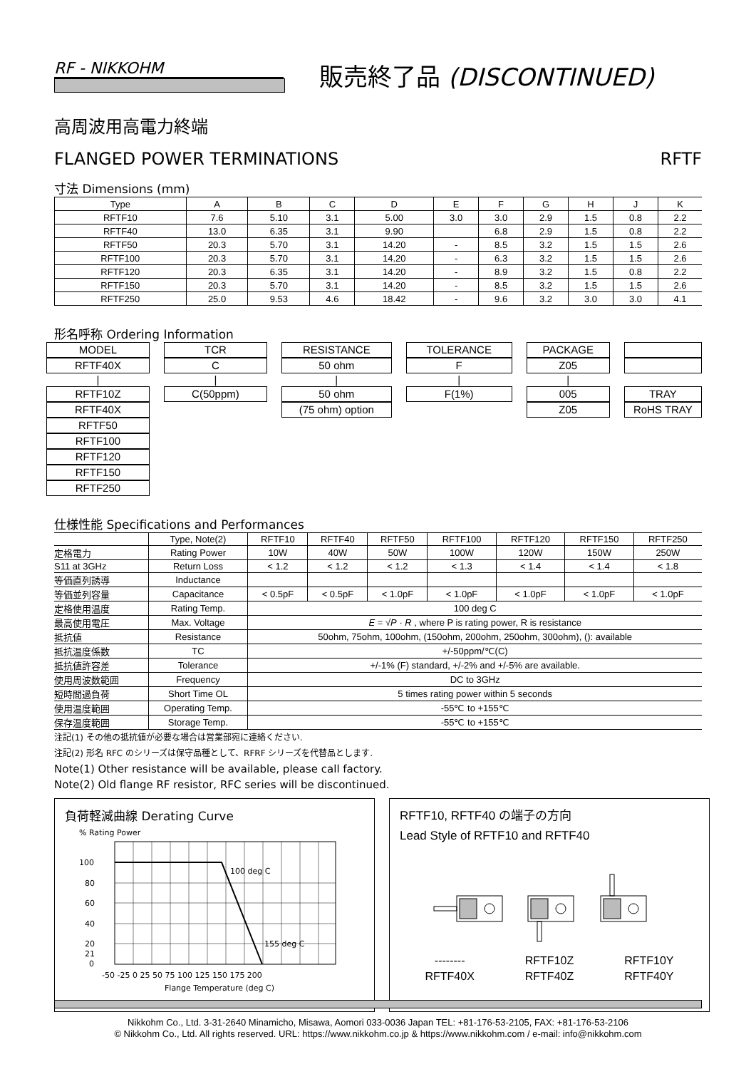RF - NIKKOHM
販売終了品 (DISCONTINUED)
高周波用高電力終端
FLANGED POWER TERMINATIONS RFTF
寸法 Dimensions (mm)
| Type | A | B | C | D | E | F | G | H | J | K |
| --- | --- | --- | --- | --- | --- | --- | --- | --- | --- | --- |
| RFTF10 | 7.6 | 5.10 | 3.1 | 5.00 | 3.0 | 3.0 | 2.9 | 1.5 | 0.8 | 2.2 |
| RFTF40 | 13.0 | 6.35 | 3.1 | 9.90 | | 6.8 | 2.9 | 1.5 | 0.8 | 2.2 |
| RFTF50 | 20.3 | 5.70 | 3.1 | 14.20 | - | 8.5 | 3.2 | 1.5 | 1.5 | 2.6 |
| RFTF100 | 20.3 | 5.70 | 3.1 | 14.20 | - | 6.3 | 3.2 | 1.5 | 1.5 | 2.6 |
| RFTF120 | 20.3 | 6.35 | 3.1 | 14.20 | - | 8.9 | 3.2 | 1.5 | 0.8 | 2.2 |
| RFTF150 | 20.3 | 5.70 | 3.1 | 14.20 | - | 8.5 | 3.2 | 1.5 | 1.5 | 2.6 |
| RFTF250 | 25.0 | 9.53 | 4.6 | 18.42 | - | 9.6 | 3.2 | 3.0 | 3.0 | 4.1 |
形名呼称 Ordering Information
MODEL
RFTF40X
|
RFTF10Z
RFTF40X
RFTF50
RFTF100
RFTF120
RFTF150
RFTF250
TCR
C
|
C(50ppm)
RESISTANCE
50 ohm
|
50 ohm
(75 ohm) option
TOLERANCE
F
|
F(1%)
PACKAGE
Z05
|
005
Z05
TRAY
RoHS TRAY
仕様性能 Specifications and Performances
| | Type, Note(2) | RFTF10 | RFTF40 | RFTF50 | RFTF100 | RFTF120 | RFTF150 | RFTF250 |
| 定格電力 | Rating Power | 10W | 40W | 50W | 100W | 120W | 150W | 250W |
| S11 at 3GHz | Return Loss | < 1.2 | < 1.2 | < 1.2 | < 1.3 | < 1.4 | < 1.4 | < 1.8 |
| 等価直列誘導 | Inductance | | | | | | | |
| 等価並列容量 | Capacitance | < 0.5pF | < 0.5pF | < 1.0pF | < 1.0pF | < 1.0pF | < 1.0pF | < 1.0pF |
| 定格使用温度 | Rating Temp. | 100 deg C | | | | | | |
| 最高使用電圧 | Max. Voltage | E = √ P · R , where P is rating power, R is resistance | | | | | | |
| 抵抗値 | Resistance | 50ohm, 75ohm, 100ohm, (150ohm, 200ohm, 250ohm, 300ohm), (): available | | | | | | |
| 抵抗温度係数 | TC | +/-50ppm/℃(C) | | | | | | |
| 抵抗値許容差 | Tolerance | +/-1% (F) standard, +/-2% and +/-5% are available. | | | | | | |
| 使用周波数範囲 | Frequency | DC to 3GHz | | | | | | |
| 短時間過負荷 | Short Time OL | 5 times rating power within 5 seconds | | | | | | |
| 使用温度範囲 | Operating Temp. | -55℃ to +155℃ | | | | | | |
| 保存温度範囲 | Storage Temp. | -55℃ to +155℃ | | | | | | |
注記(1) その他の抵抗値が必要な場合は営業部宛に連絡ください.
注記(2) 形名 RFC のシリーズは保守品種として、RFRF シリーズを代替品とします.
Note(1) Other resistance will be available, please call factory.
Note(2) Old flange RF resistor, RFC series will be discontinued.
負荷軽減曲線 Derating Curve
% Rating Power
100
80
60
40
20
21
0
100 deg C
155 deg C
-50 -25 0 25 50 75 100 125 150 175 200
Flange Temperature (deg C)
RFTF10, RFTF40 の端子の方向
Lead Style of RFTF10 and RFTF40
--------
RFTF40X
RFTF10Z
RFTF40Z
RFTF10Y
RFTF40Y
Nikkohm Co., Ltd. 3-31-2640 Minamicho, Misawa, Aomori 033-0036 Japan TEL: +81-176-53-2105, FAX: +81-176-53-2106
© Nikkohm Co., Ltd. All rights reserved. URL: https://www.nikkohm.co.jp & https://www.nikkohm.com / e-mail: info@nikkohm.com